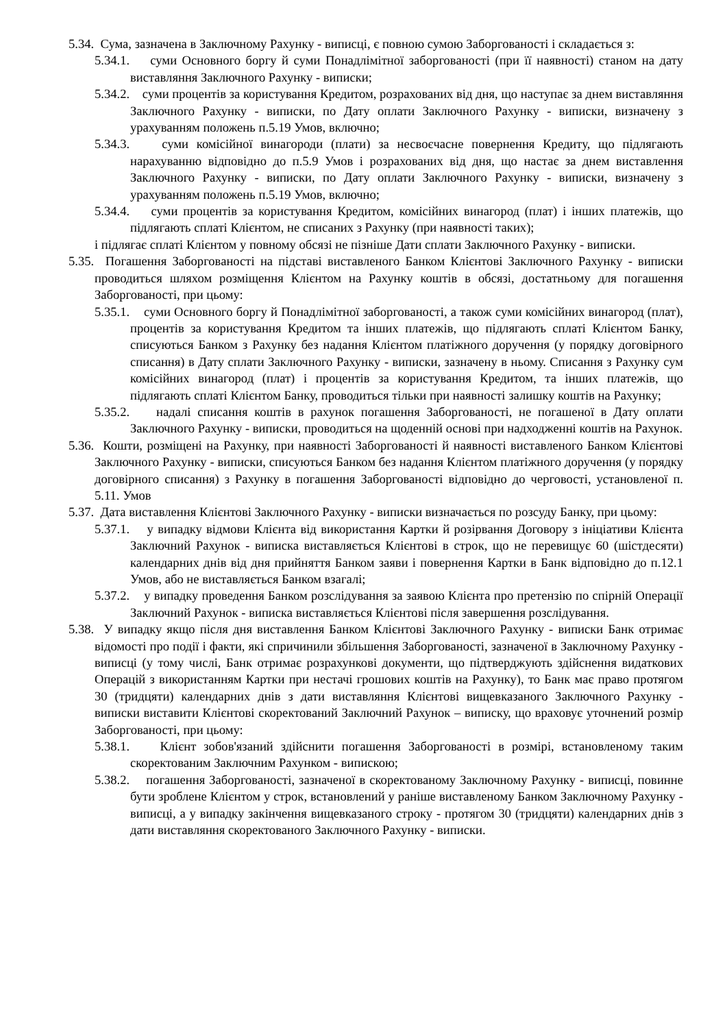5.34. Сума, зазначена в Заключному Рахунку - виписці, є повною сумою Заборгованості і складається з:
5.34.1. суми Основного боргу й суми Понадлімітної заборгованості (при її наявності) станом на дату виставляння Заключного Рахунку - виписки;
5.34.2. суми процентів за користування Кредитом, розрахованих від дня, що наступає за днем виставляння Заключного Рахунку - виписки, по Дату оплати Заключного Рахунку - виписки, визначену з урахуванням положень п.5.19 Умов, включно;
5.34.3. суми комісійної винагороди (плати) за несвоєчасне повернення Кредиту, що підлягають нарахуванню відповідно до п.5.9 Умов і розрахованих від дня, що настає за днем виставлення Заключного Рахунку - виписки, по Дату оплати Заключного Рахунку - виписки, визначену з урахуванням положень п.5.19 Умов, включно;
5.34.4. суми процентів за користування Кредитом, комісійних винагород (плат) і інших платежів, що підлягають сплаті Клієнтом, не списаних з Рахунку (при наявності таких);
і підлягає сплаті Клієнтом у повному обсязі не пізніше Дати сплати Заключного Рахунку - виписки.
5.35. Погашення Заборгованості на підставі виставленого Банком Клієнтові Заключного Рахунку - виписки проводиться шляхом розміщення Клієнтом на Рахунку коштів в обсязі, достатньому для погашення Заборгованості, при цьому:
5.35.1. суми Основного боргу й Понадлімітної заборгованості, а також суми комісійних винагород (плат), процентів за користування Кредитом та інших платежів, що підлягають сплаті Клієнтом Банку, списуються Банком з Рахунку без надання Клієнтом платіжного доручення (у порядку договірного списання) в Дату сплати Заключного Рахунку - виписки, зазначену в ньому. Списання з Рахунку сум комісійних винагород (плат) і процентів за користування Кредитом, та інших платежів, що підлягають сплаті Клієнтом Банку, проводиться тільки при наявності залишку коштів на Рахунку;
5.35.2. надалі списання коштів в рахунок погашення Заборгованості, не погашеної в Дату оплати Заключного Рахунку - виписки, проводиться на щоденній основі при надходженні коштів на Рахунок.
5.36. Кошти, розміщені на Рахунку, при наявності Заборгованості й наявності виставленого Банком Клієнтові Заключного Рахунку - виписки, списуються Банком без надання Клієнтом платіжного доручення (у порядку договірного списання) з Рахунку в погашення Заборгованості відповідно до черговості, установленої п. 5.11. Умов
5.37. Дата виставлення Клієнтові Заключного Рахунку - виписки визначається по розсуду Банку, при цьому:
5.37.1. у випадку відмови Клієнта від використання Картки й розірвання Договору з ініціативи Клієнта Заключний Рахунок - виписка виставляється Клієнтові в строк, що не перевищує 60 (шістдесяти) календарних днів від дня прийняття Банком заяви і повернення Картки в Банк відповідно до п.12.1 Умов, або не виставляється Банком взагалі;
5.37.2. у випадку проведення Банком розслідування за заявою Клієнта про претензію по спірній Операції Заключний Рахунок - виписка виставляється Клієнтові після завершення розслідування.
5.38. У випадку якщо після дня виставлення Банком Клієнтові Заключного Рахунку - виписки Банк отримає відомості про події і факти, які спричинили збільшення Заборгованості, зазначеної в Заключному Рахунку - виписці (у тому числі, Банк отримає розрахункові документи, що підтверджують здійснення видаткових Операцій з використанням Картки при нестачі грошових коштів на Рахунку), то Банк має право протягом 30 (тридцяти) календарних днів з дати виставляння Клієнтові вищевказаного Заключного Рахунку - виписки виставити Клієнтові скоректований Заключний Рахунок – виписку, що враховує уточнений розмір Заборгованості, при цьому:
5.38.1. Клієнт зобов'язаний здійснити погашення Заборгованості в розмірі, встановленому таким скоректованим Заключним Рахунком - випискою;
5.38.2. погашення Заборгованості, зазначеної в скоректованому Заключному Рахунку - виписці, повинне бути зроблене Клієнтом у строк, встановлений у раніше виставленому Банком Заключному Рахунку - виписці, а у випадку закінчення вищевказаного строку - протягом 30 (тридцяти) календарних днів з дати виставляння скоректованого Заключного Рахунку - виписки.